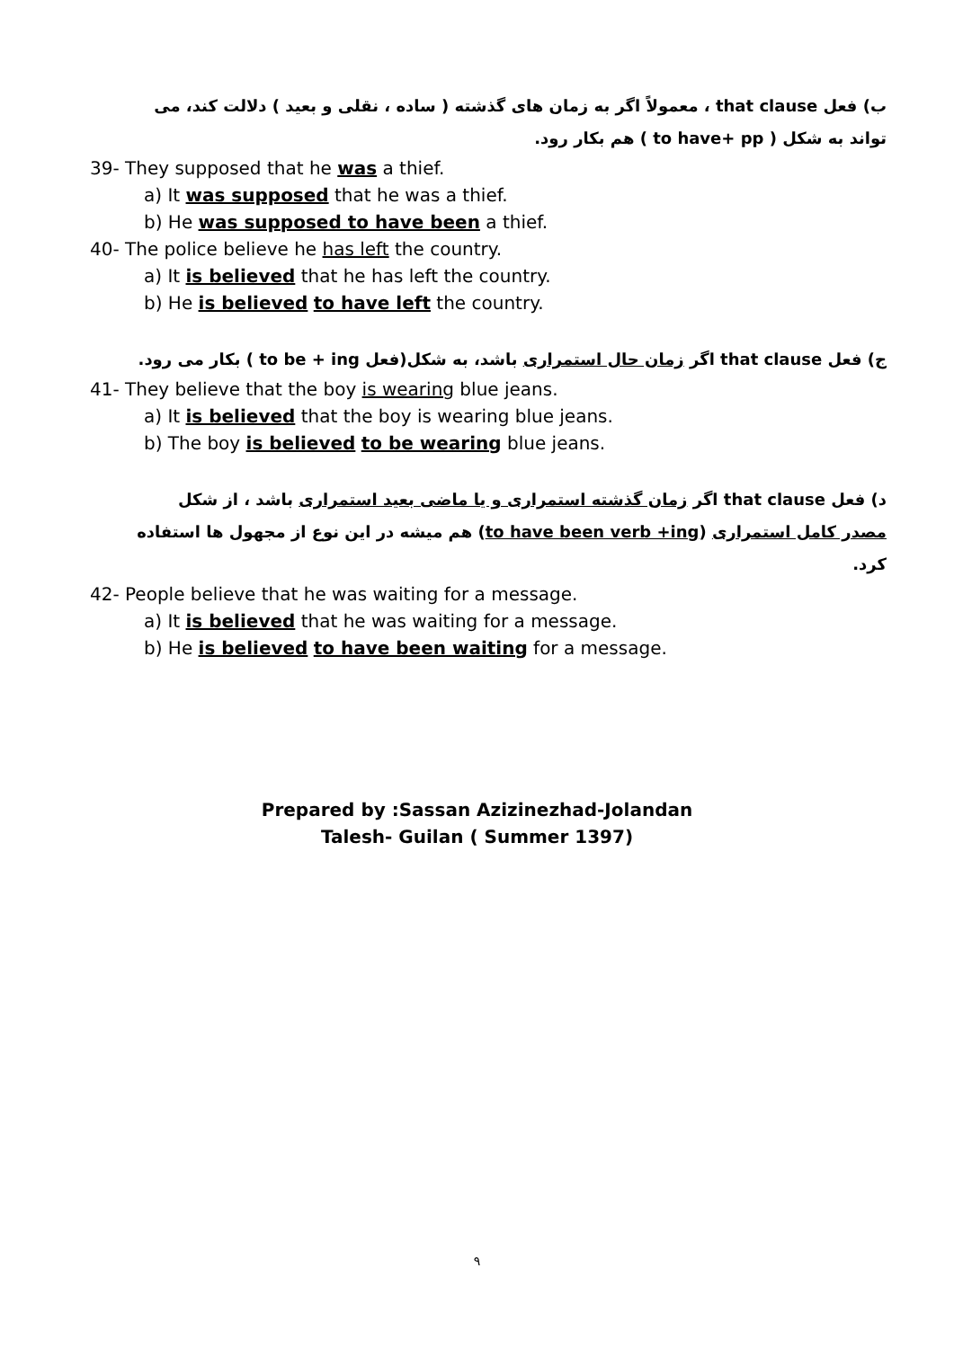ب) فعل that clause ، معمولاً اگر به زمان های گذشته ( ساده ، نقلی و بعید ) دلالت کند، می تواند به شکل ( to have+ pp ) هم بکار رود.
39- They supposed that he was a thief.
a) It was supposed that he was a thief.
b) He was supposed to have been a thief.
40- The police believe he has left the country.
a) It is believed that he has left the country.
b) He is believed to have left the country.
ج) فعل that clause اگر زمان حال استمراری باشد، به شکل(فعل to be + ing ) بکار می رود.
41- They believe that the boy is wearing blue jeans.
a) It is believed that the boy is wearing blue jeans.
b) The boy is believed to be wearing blue jeans.
د) فعل that clause اگر زمان گذشته استمراری و یا ماضی بعید استمراری باشد ، از شکل مصدر کامل استمراری (to have been verb +ing) هم میشه در این نوع از مجهول ها استفاده کرد.
42- People believe that he was waiting for a message.
a) It is believed that he was waiting for a message.
b) He is believed to have been waiting for a message.
Prepared by :Sassan Azizinezhad-Jolandan
Talesh- Guilan ( Summer 1397)
۹